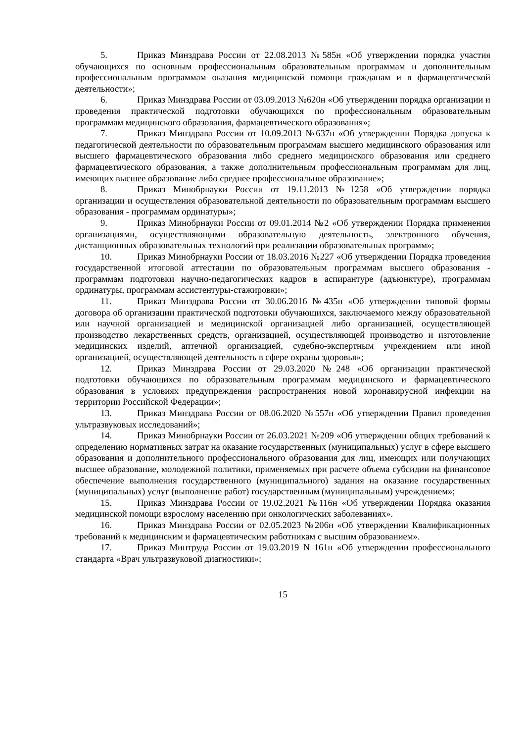5. Приказ Минздрава России от 22.08.2013 №585н «Об утверждении порядка участия обучающихся по основным профессиональным образовательным программам и дополнительным профессиональным программам оказания медицинской помощи гражданам и в фармацевтической деятельности»;
6. Приказ Минздрава России от 03.09.2013 №620н «Об утверждении порядка организации и проведения практической подготовки обучающихся по профессиональным образовательным программам медицинского образования, фармацевтического образования»;
7. Приказ Минздрава России от 10.09.2013 №637н «Об утверждении Порядка допуска к педагогической деятельности по образовательным программам высшего медицинского образования или высшего фармацевтического образования либо среднего медицинского образования или среднего фармацевтического образования, а также дополнительным профессиональным программам для лиц, имеющих высшее образование либо среднее профессиональное образование»;
8. Приказ Минобрнауки России от 19.11.2013 №1258 «Об утверждении порядка организации и осуществления образовательной деятельности по образовательным программам высшего образования - программам ординатуры»;
9. Приказ Минобрнауки России от 09.01.2014 №2 «Об утверждении Порядка применения организациями, осуществляющими образовательную деятельность, электронного обучения, дистанционных образовательных технологий при реализации образовательных программ»;
10. Приказ Минобрнауки России от 18.03.2016 №227 «Об утверждении Порядка проведения государственной итоговой аттестации по образовательным программам высшего образования - программам подготовки научно-педагогических кадров в аспирантуре (адъюнктуре), программам ординатуры, программам ассистентуры-стажировки»;
11. Приказ Минздрава России от 30.06.2016 №435н «Об утверждении типовой формы договора об организации практической подготовки обучающихся, заключаемого между образовательной или научной организацией и медицинской организацией либо организацией, осуществляющей производство лекарственных средств, организацией, осуществляющей производство и изготовление медицинских изделий, аптечной организацией, судебно-экспертным учреждением или иной организацией, осуществляющей деятельность в сфере охраны здоровья»;
12. Приказ Минздрава России от 29.03.2020 №248 «Об организации практической подготовки обучающихся по образовательным программам медицинского и фармацевтического образования в условиях предупреждения распространения новой коронавирусной инфекции на территории Российской Федерации»;
13. Приказ Минздрава России от 08.06.2020 №557н «Об утверждении Правил проведения ультразвуковых исследований»;
14. Приказ Минобрнауки России от 26.03.2021 №209 «Об утверждении общих требований к определению нормативных затрат на оказание государственных (муниципальных) услуг в сфере высшего образования и дополнительного профессионального образования для лиц, имеющих или получающих высшее образование, молодежной политики, применяемых при расчете объема субсидии на финансовое обеспечение выполнения государственного (муниципального) задания на оказание государственных (муниципальных) услуг (выполнение работ) государственным (муниципальным) учреждением»;
15. Приказ Минздрава России от 19.02.2021 №116н «Об утверждении Порядка оказания медицинской помощи взрослому населению при онкологических заболеваниях».
16. Приказ Минздрава России от 02.05.2023 №206н «Об утверждении Квалификационных требований к медицинским и фармацевтическим работникам с высшим образованием».
17. Приказ Минтруда России от 19.03.2019 N 161н «Об утверждении профессионального стандарта «Врач ультразвуковой диагностики»;
15